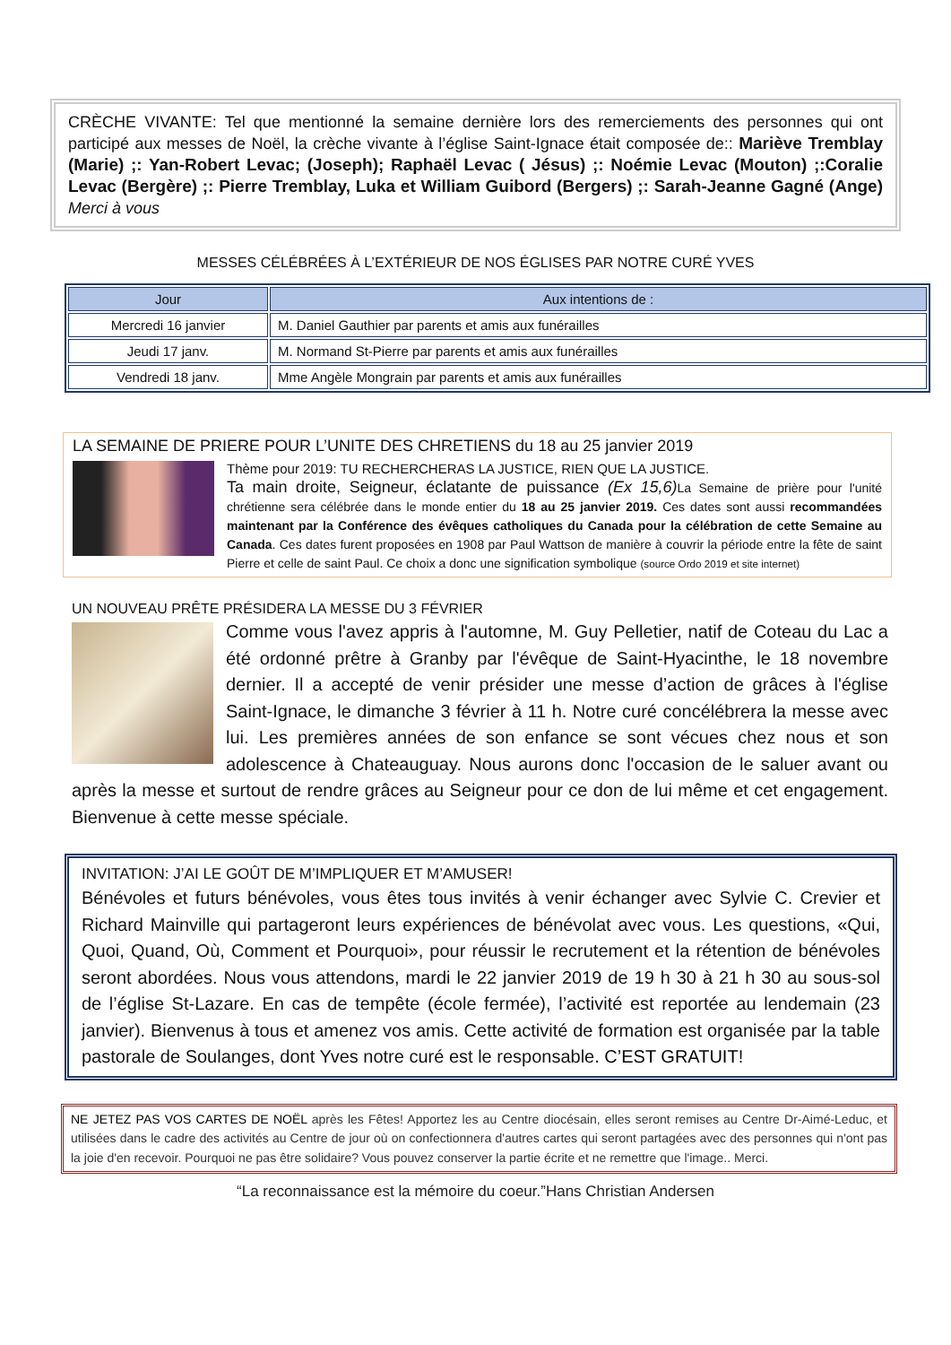CRÈCHE VIVANTE: Tel que mentionné la semaine dernière lors des remerciements des personnes qui ont participé aux messes de Noël, la crèche vivante à l’église Saint-Ignace était composée de:: Mariève Tremblay (Marie) ;: Yan-Robert Levac; (Joseph); Raphaël Levac ( Jésus) ;: Noémie Levac (Mouton) ;:Coralie Levac (Bergère) ;: Pierre Tremblay, Luka et William Guibord (Bergers) ;: Sarah-Jeanne Gagné (Ange) Merci à vous
MESSES CÉLÉBRÉES À L’EXTÉRIEUR DE NOS ÉGLISES PAR NOTRE CURÉ YVES
| Jour | Aux intentions de : |
| --- | --- |
| Mercredi 16 janvier | M. Daniel Gauthier par parents et amis aux funérailles |
| Jeudi 17 janv. | M. Normand St-Pierre par parents et amis aux funérailles |
| Vendredi 18 janv. | Mme Angèle Mongrain par parents et amis aux funérailles |
LA SEMAINE DE PRIERE POUR L’UNITE DES CHRETIENS du 18 au 25 janvier 2019
Thème pour 2019: TU RECHERCHERAS LA JUSTICE, RIEN QUE LA JUSTICE.
Ta main droite, Seigneur, éclatante de puissance (Ex 15,6) La Semaine de prière pour l'unité chrétienne sera célébrée dans le monde entier du 18 au 25 janvier 2019. Ces dates sont aussi recommandées maintenant par la Conférence des évêques catholiques du Canada pour la célébration de cette Semaine au Canada. Ces dates furent proposées en 1908 par Paul Wattson de manière à couvrir la période entre la fête de saint Pierre et celle de saint Paul. Ce choix a donc une signification symbolique (source Ordo 2019 et site internet)
UN NOUVEAU PRÊTE PRÉSIDERA LA MESSE DU 3 FÉVRIER
Comme vous l'avez appris à l'automne, M. Guy Pelletier, natif de Coteau du Lac a été ordonné prêtre à Granby par l'évêque de Saint-Hyacinthe, le 18 novembre dernier. Il a accepté de venir présider une messe d’action de grâces à l'église Saint-Ignace, le dimanche 3 février à 11 h. Notre curé concélébrera la messe avec lui. Les premières années de son enfance se sont vécues chez nous et son adolescence à Chateauguay. Nous aurons donc l'occasion de le saluer avant ou après la messe et surtout de rendre grâces au Seigneur pour ce don de lui même et cet engagement. Bienvenue à cette messe spéciale.
INVITATION: J’AI LE GOÛT DE M’IMPLIQUER ET M’AMUSER!
Bénévoles et futurs bénévoles, vous êtes tous invités à venir échanger avec Sylvie C. Crevier et Richard Mainville qui partageront leurs expériences de bénévolat avec vous. Les questions, «Qui, Quoi, Quand, Où, Comment et Pourquoi», pour réussir le recrutement et la rétention de bénévoles seront abordées. Nous vous attendons, mardi le 22 janvier 2019 de 19 h 30 à 21 h 30 au sous-sol de l’église St-Lazare. En cas de tempête (école fermée), l’activité est reportée au lendemain (23 janvier). Bienvenus à tous et amenez vos amis. Cette activité de formation est organisée par la table pastorale de Soulanges, dont Yves notre curé est le responsable. C’EST GRATUIT!
NE JETEZ PAS VOS CARTES DE NOËL après les Fêtes! Apportez les au Centre diocésain, elles seront remises au Centre Dr-Aimé-Leduc, et utilisées dans le cadre des activités au Centre de jour où on confectionnera d'autres cartes qui seront partagées avec des personnes qui n'ont pas la joie d'en recevoir. Pourquoi ne pas être solidaire? Vous pouvez conserver la partie écrite et ne remettre que l'image.. Merci.
“La reconnaissance est la mémoire du coeur.”Hans Christian Andersen